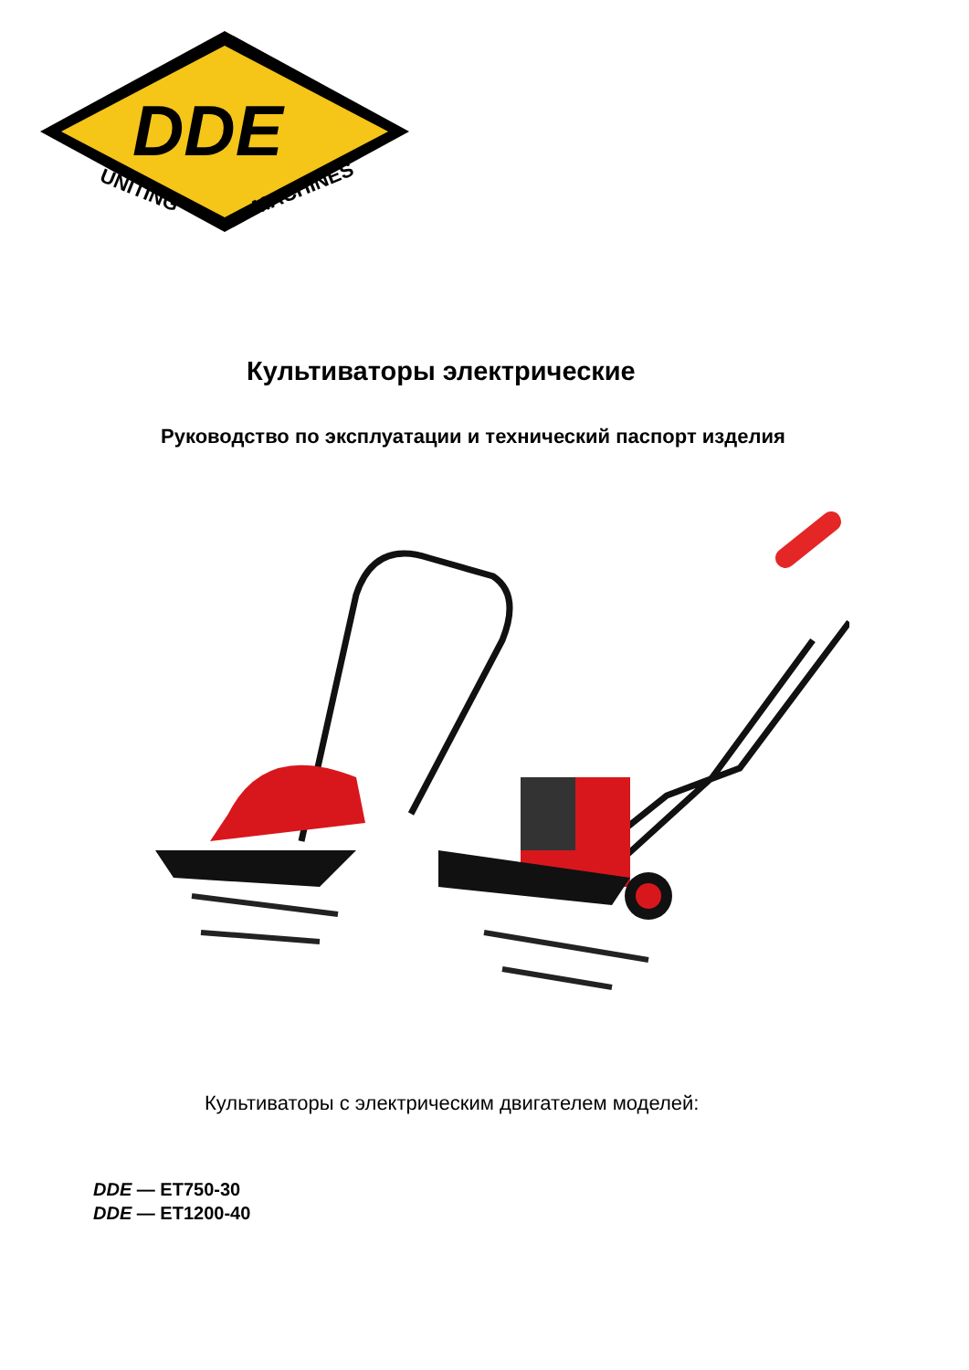DDE
UNITING
MACHINES
Культиваторы электрические
Руководство по эксплуатации и технический паспорт изделия
Культиваторы с электрическим двигателем моделей:
DDE — ET750-30
DDE — ET1200-40